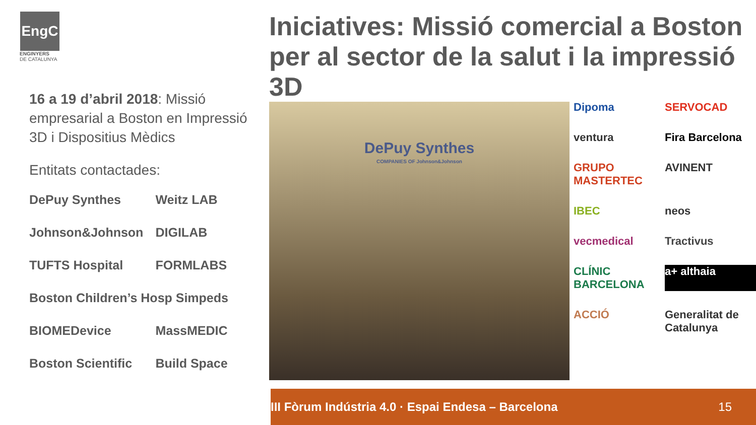EngC
ENGINYERS
DE CATALUNYA
16 a 19 d’abril 2018: Missió empresarial a Boston en Impressió 3D i Dispositius Mèdics
Entitats contactades:
| DePuy Synthes | Weitz LAB |
| Johnson&Johnson | DIGILAB |
| TUFTS Hospital | FORMLABS |
| Boston Children’s Hosp Simpeds | |
| BIOMEDevice | MassMEDIC |
| Boston Scientific | Build Space |
Iniciatives: Missió comercial a Boston per al sector de la salut i la impressió 3D
DePuy Synthes
COMPANIES OF Johnson&Johnson
Dipoma SERVOCAD ventura Fira Barcelona GRUPO MASTERTEC AVINENT IBEC neos vecmedical Tractivus CLÍNIC BARCELONA a+ althaia ACCIÓ Generalitat de Catalunya
III Fòrum Indústria 4.0 · Espai Endesa – Barcelona 15